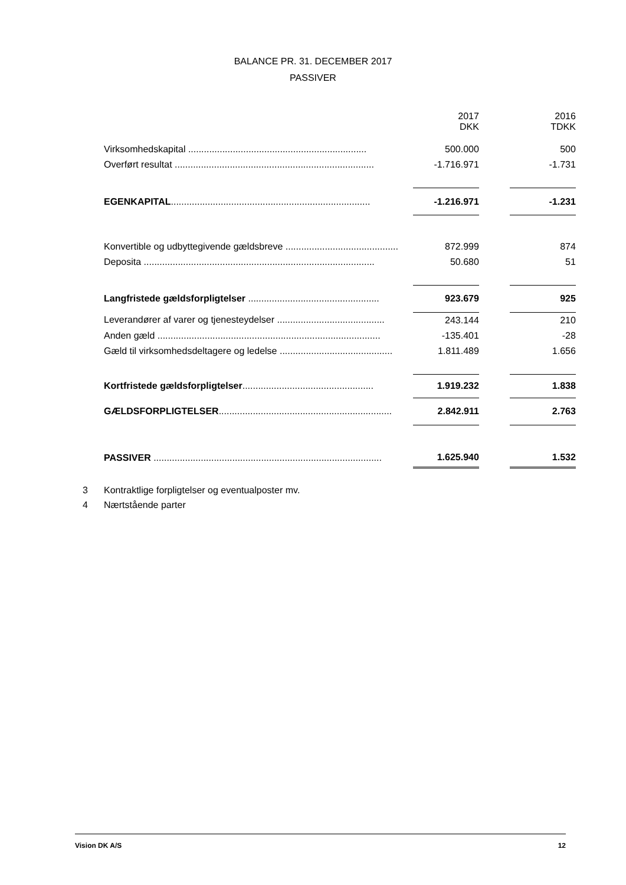BALANCE PR. 31. DECEMBER 2017
PASSIVER
| | | 2017 DKK | | 2016 TDKK |
| Virksomhedskapital .................................................................... | | 500.000 | | 500 |
| Overført resultat ............................................................................ | | -1.716.971 | | -1.731 |
| EGENKAPITAL ............................................................................ | | -1.216.971 | | -1.231 |
| Konvertible og udbyttegivende gældsbreve ........................................... | | 872.999 | | 874 |
| Deposita ........................................................................................ | | 50.680 | | 51 |
| Langfristede gældsforpligtelser .................................................. | | 923.679 | | 925 |
| Leverandører af varer og tjenesteydelser ......................................... | | 243.144 | | 210 |
| Anden gæld ..................................................................................... | | -135.401 | | -28 |
| Gæld til virksomhedsdeltagere og ledelse ........................................... | | 1.811.489 | | 1.656 |
| Kortfristede gældsforpligtelser .................................................. | | 1.919.232 | | 1.838 |
| GÆLDSFORPLIGTELSER .................................................................. | | 2.842.911 | | 2.763 |
| PASSIVER ....................................................................................... | | 1.625.940 | | 1.532 |
3 Kontraktlige forpligtelser og eventualposter mv.
4 Nærtstående parter
Vision DK A/S 12